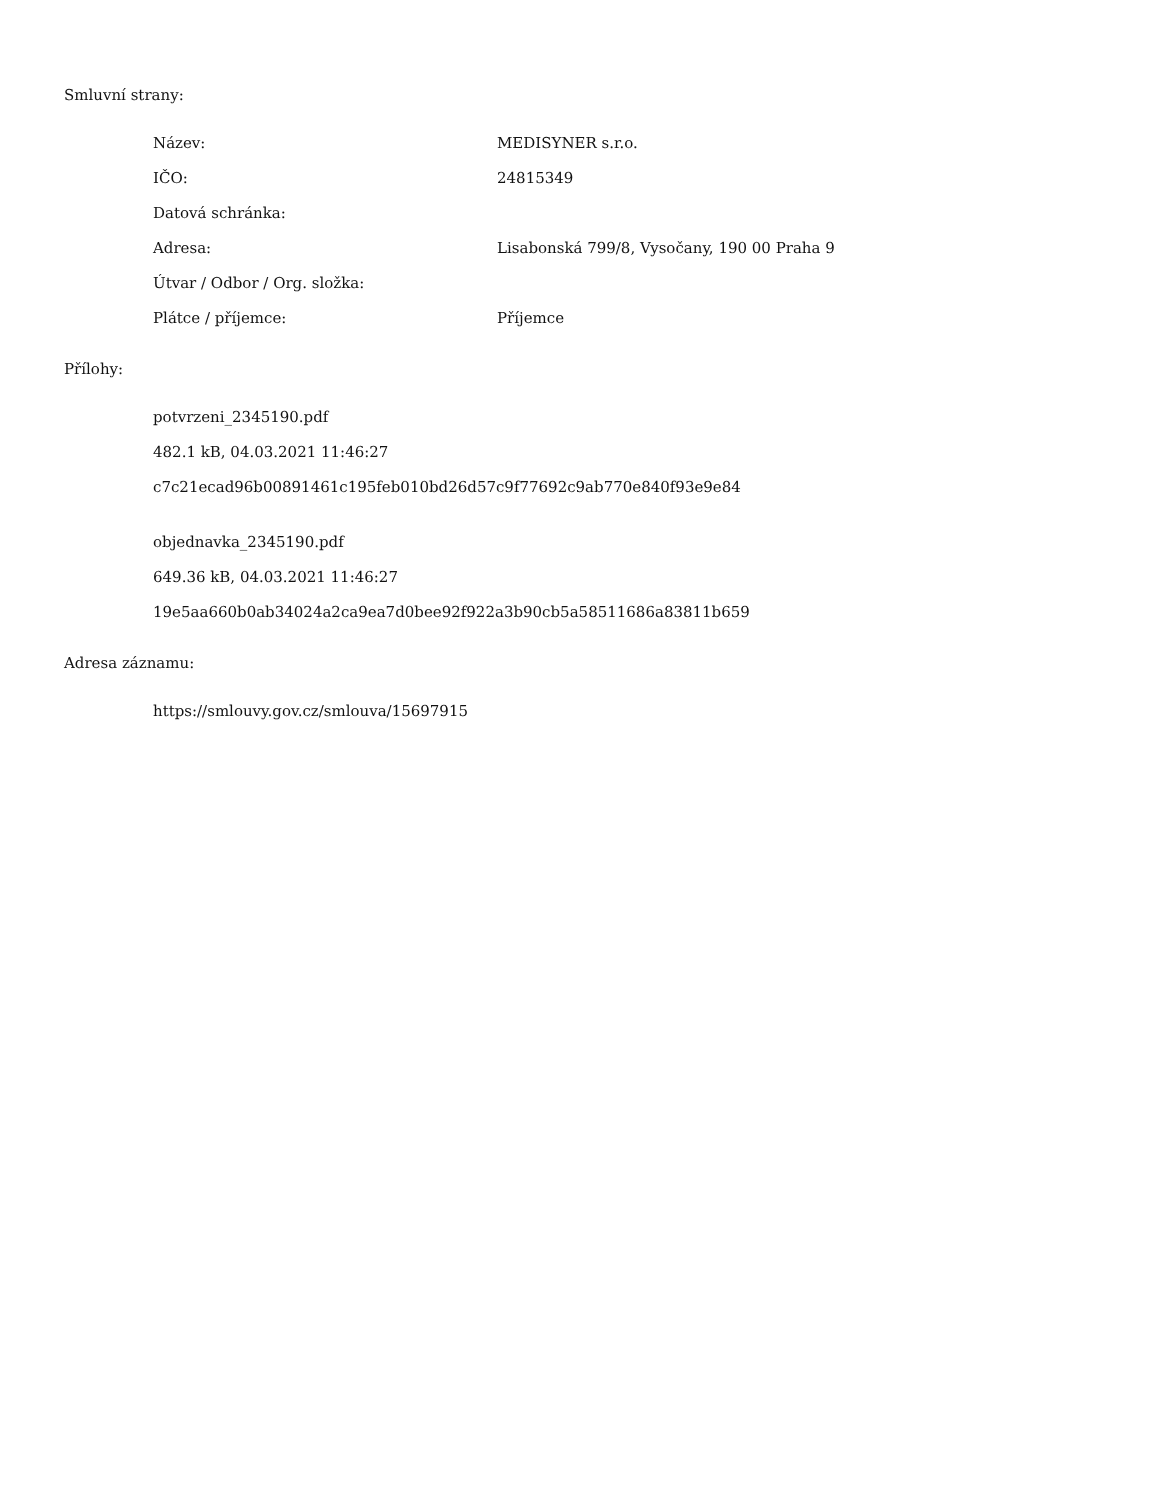Smluvní strany:
Název: MEDISYNER s.r.o.
IČO: 24815349
Datová schránka:
Adresa: Lisabonská 799/8, Vysočany, 190 00 Praha 9
Útvar / Odbor / Org. složka:
Plátce / příjemce: Příjemce
Přílohy:
potvrzeni_2345190.pdf
482.1 kB, 04.03.2021 11:46:27
c7c21ecad96b00891461c195feb010bd26d57c9f77692c9ab770e840f93e9e84
objednavka_2345190.pdf
649.36 kB, 04.03.2021 11:46:27
19e5aa660b0ab34024a2ca9ea7d0bee92f922a3b90cb5a58511686a83811b659
Adresa záznamu:
https://smlouvy.gov.cz/smlouva/15697915